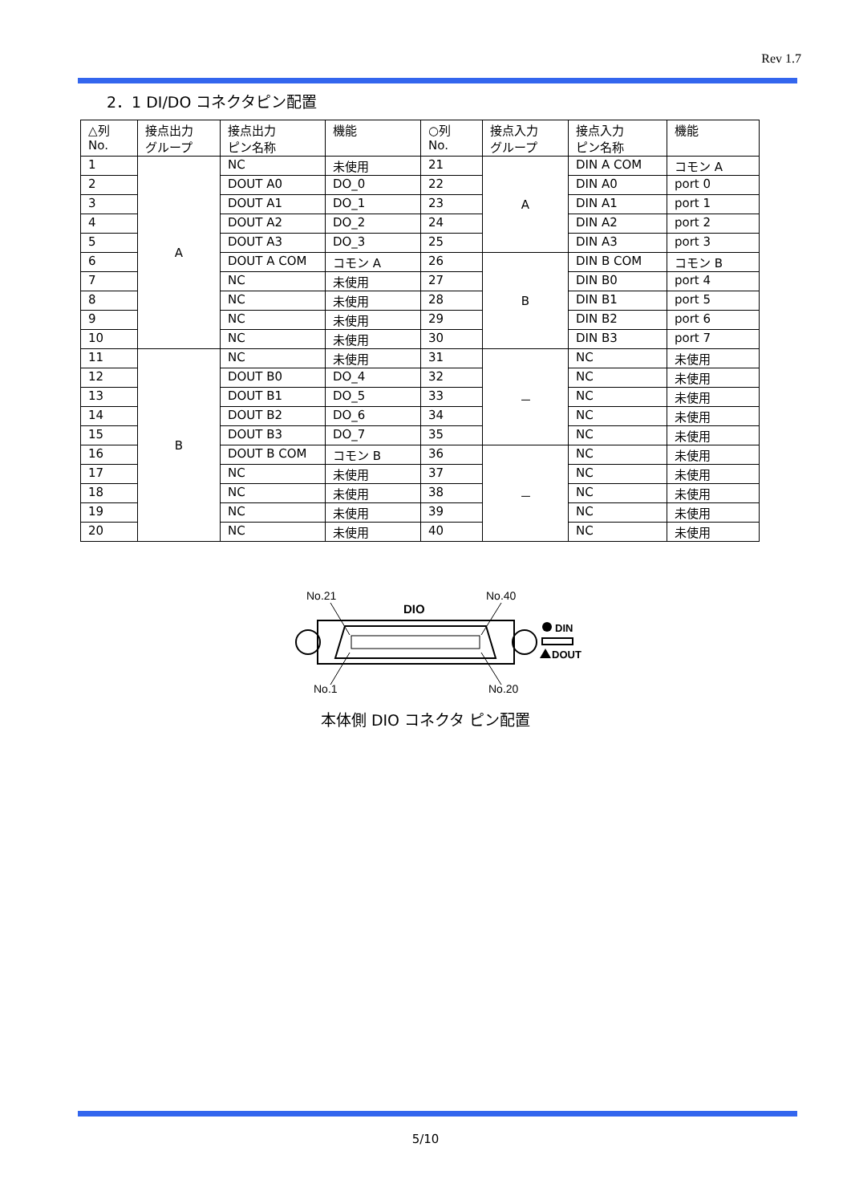Rev 1.7
2．1 DI/DO コネクタピン配置
| △列 No. | 接点出力 グループ | 接点出力 ピン名称 | 機能 | ○列 No. | 接点入力 グループ | 接点入力 ピン名称 | 機能 |
| --- | --- | --- | --- | --- | --- | --- | --- |
| 1 | A | NC | 未使用 | 21 | A | DIN A COM | コモン A |
| 2 | | DOUT A0 | DO_0 | 22 | | DIN A0 | port 0 |
| 3 | | DOUT A1 | DO_1 | 23 | | DIN A1 | port 1 |
| 4 | | DOUT A2 | DO_2 | 24 | | DIN A2 | port 2 |
| 5 | | DOUT A3 | DO_3 | 25 | | DIN A3 | port 3 |
| 6 | | DOUT A COM | コモン A | 26 | B | DIN B COM | コモン B |
| 7 | | NC | 未使用 | 27 | | DIN B0 | port 4 |
| 8 | | NC | 未使用 | 28 | | DIN B1 | port 5 |
| 9 | | NC | 未使用 | 29 | | DIN B2 | port 6 |
| 10 | | NC | 未使用 | 30 | | DIN B3 | port 7 |
| 11 | B | NC | 未使用 | 31 | － | NC | 未使用 |
| 12 | | DOUT B0 | DO_4 | 32 | | NC | 未使用 |
| 13 | | DOUT B1 | DO_5 | 33 | | NC | 未使用 |
| 14 | | DOUT B2 | DO_6 | 34 | | NC | 未使用 |
| 15 | | DOUT B3 | DO_7 | 35 | | NC | 未使用 |
| 16 | | DOUT B COM | コモン B | 36 | － | NC | 未使用 |
| 17 | | NC | 未使用 | 37 | | NC | 未使用 |
| 18 | | NC | 未使用 | 38 | | NC | 未使用 |
| 19 | | NC | 未使用 | 39 | | NC | 未使用 |
| 20 | | NC | 未使用 | 40 | | NC | 未使用 |
No.21
No.40
DIO
DIN
DOUT
No.1
No.20
本体側 DIO コネクタ ピン配置
5/10